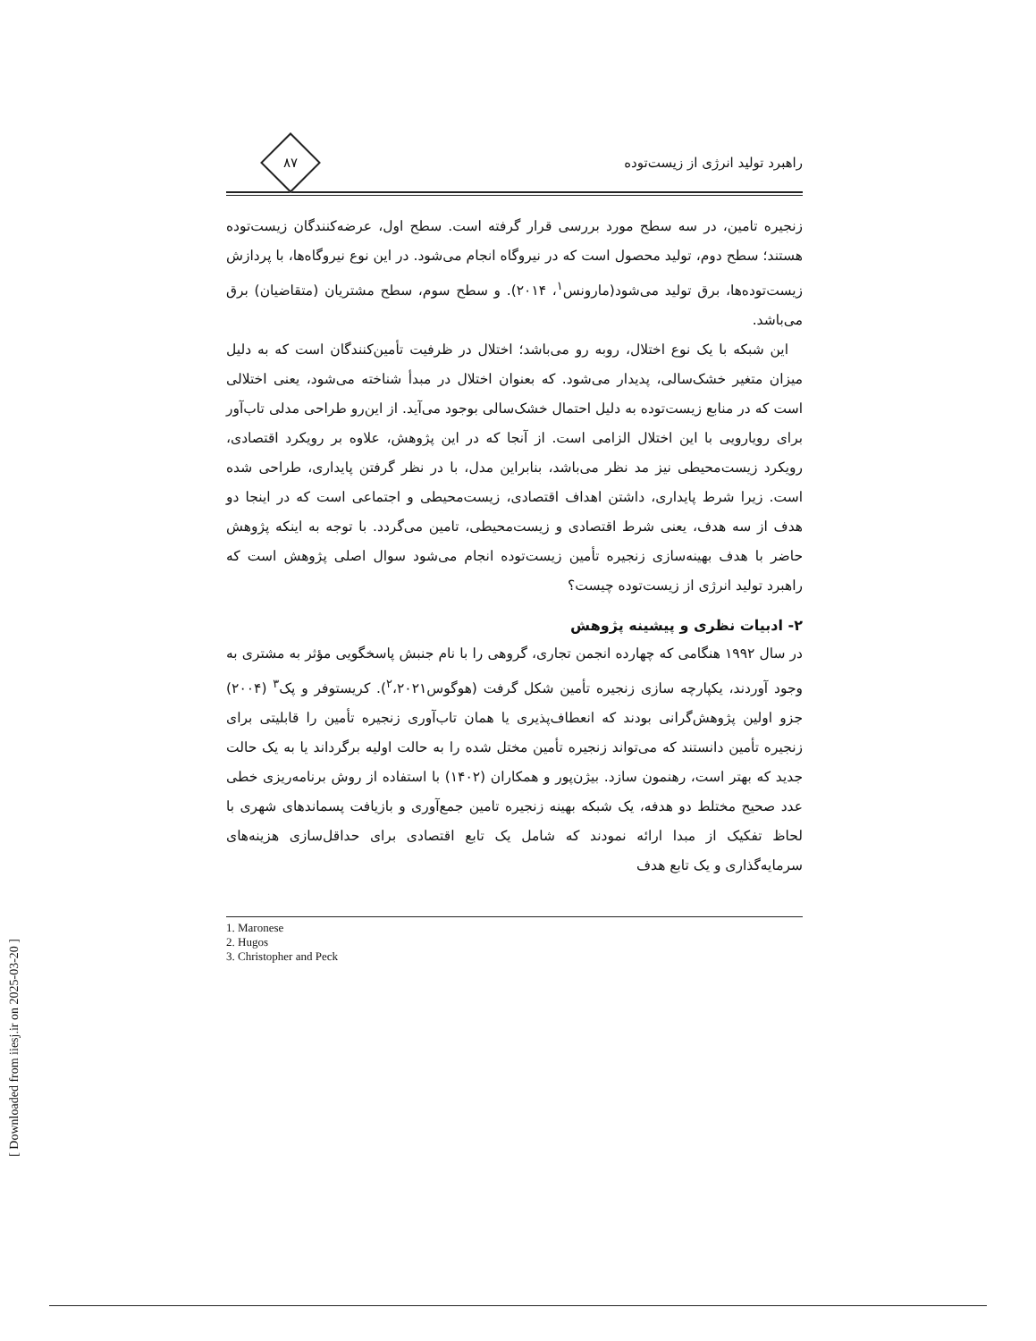راهبرد تولید انرژی از زیست‌توده
۸۷
زنجیره تامین، در سه سطح مورد بررسی قرار گرفته است. سطح اول، عرضه‌کنندگان زیست‌توده هستند؛ سطح دوم، تولید محصول است که در نیروگاه انجام می‌شود. در این نوع نیروگاه‌ها، با پردازش زیست‌توده‌ها، برق تولید می‌شود(مارونس<sup>۱</sup>، ۲۰۱۴). و سطح سوم، سطح مشتریان (متقاضیان) برق می‌باشد.
این شبکه با یک نوع اختلال، روبه رو می‌باشد؛ اختلال در ظرفیت تأمین‌کنندگان است که به دلیل میزان متغیر خشک‌سالی، پدیدار می‌شود. که بعنوان اختلال در مبدأ شناخته می‌شود، یعنی اختلالی است که در منابع زیست‌توده به دلیل احتمال خشک‌سالی بوجود می‌آید. از این‌رو طراحی مدلی تاب‌آور برای رویارویی با این اختلال الزامی است. از آنجا که در این پژوهش، علاوه بر رویکرد اقتصادی، رویکرد زیست‌محیطی نیز مد نظر می‌باشد، بنابراین مدل، با در نظر گرفتن پایداری، طراحی شده است. زیرا شرط پایداری، داشتن اهداف اقتصادی، زیست‌محیطی و اجتماعی است که در اینجا دو هدف از سه هدف، یعنی شرط اقتصادی و زیست‌محیطی، تامین می‌گردد. با توجه به اینکه پژوهش حاضر با هدف بهینه‌سازی زنجیره تأمین زیست‌توده انجام می‌شود سوال اصلی پژوهش است که راهبرد تولید انرژی از زیست‌توده چیست؟
۲- ادبیات نظری و پیشینه پژوهش
در سال ۱۹۹۲ هنگامی که چهارده انجمن تجاری، گروهی را با نام جنبش پاسخگویی مؤثر به مشتری به وجود آوردند، یکپارچه سازی زنجیره تأمین شکل گرفت (هوگوس<sup>۲</sup>،۲۰۲۱). کریستوفر و پک<sup>۳</sup> (۲۰۰۴) جزو اولین پژوهش‌گرانی بودند که انعطاف‌پذیری یا همان تاب‌آوری زنجیره تأمین را قابلیتی برای زنجیره تأمین دانستند که می‌تواند زنجیره تأمین مختل شده را به حالت اولیه برگرداند یا به یک حالت جدید که بهتر است، رهنمون سازد. بیژن‌پور و همکاران (۱۴۰۲) با استفاده از روش برنامه‌ریزی خطی عدد صحیح مختلط دو هدفه، یک شبکه بهینه زنجیره تامین جمع‌آوری و بازیافت پسماندهای شهری با لحاظ تفکیک از مبدا ارائه نمودند که شامل یک تابع اقتصادی برای حداقل‌سازی هزینه‌های سرمایه‌گذاری و یک تابع هدف
1. Maronese
2. Hugos
3. Christopher and Peck
[ Downloaded from iiesj.ir on 2025-03-20 ]